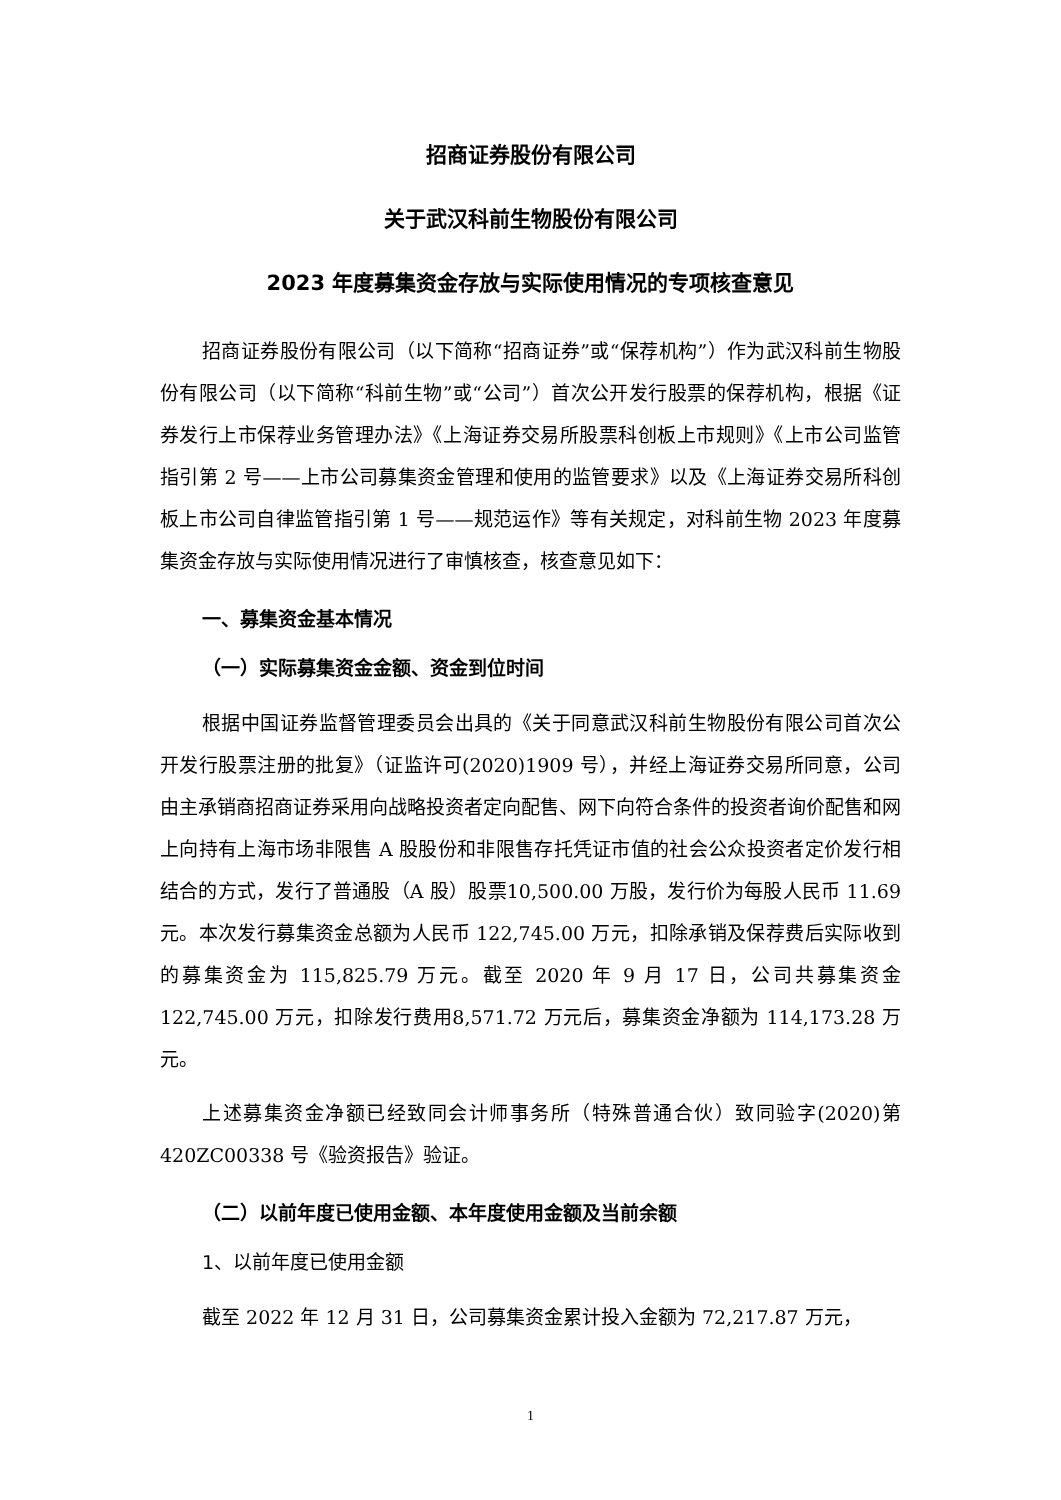招商证券股份有限公司
关于武汉科前生物股份有限公司
2023 年度募集资金存放与实际使用情况的专项核查意见
招商证券股份有限公司（以下简称“招商证券”或“保荐机构”）作为武汉科前生物股份有限公司（以下简称“科前生物”或“公司”）首次公开发行股票的保荐机构，根据《证券发行上市保荐业务管理办法》《上海证券交易所股票科创板上市规则》《上市公司监管指引第 2 号——上市公司募集资金管理和使用的监管要求》以及《上海证券交易所科创板上市公司自律监管指引第 1 号——规范运作》等有关规定，对科前生物 2023 年度募集资金存放与实际使用情况进行了审慎核查，核查意见如下：
一、募集资金基本情况
（一）实际募集资金金额、资金到位时间
根据中国证券监督管理委员会出具的《关于同意武汉科前生物股份有限公司首次公开发行股票注册的批复》（证监许可(2020)1909 号），并经上海证券交易所同意，公司由主承销商招商证券采用向战略投资者定向配售、网下向符合条件的投资者询价配售和网上向持有上海市场非限售 A 股股份和非限售存托凭证市值的社会公众投资者定价发行相结合的方式，发行了普通股（A 股）股票10,500.00 万股，发行价为每股人民币 11.69 元。本次发行募集资金总额为人民币 122,745.00 万元，扣除承销及保荐费后实际收到的募集资金为 115,825.79 万元。截至 2020 年 9 月 17 日，公司共募集资金 122,745.00 万元，扣除发行费用8,571.72 万元后，募集资金净额为 114,173.28 万元。
上述募集资金净额已经致同会计师事务所（特殊普通合伙）致同验字(2020)第 420ZC00338 号《验资报告》验证。
（二）以前年度已使用金额、本年度使用金额及当前余额
1、以前年度已使用金额
截至 2022 年 12 月 31 日，公司募集资金累计投入金额为 72,217.87 万元，
1